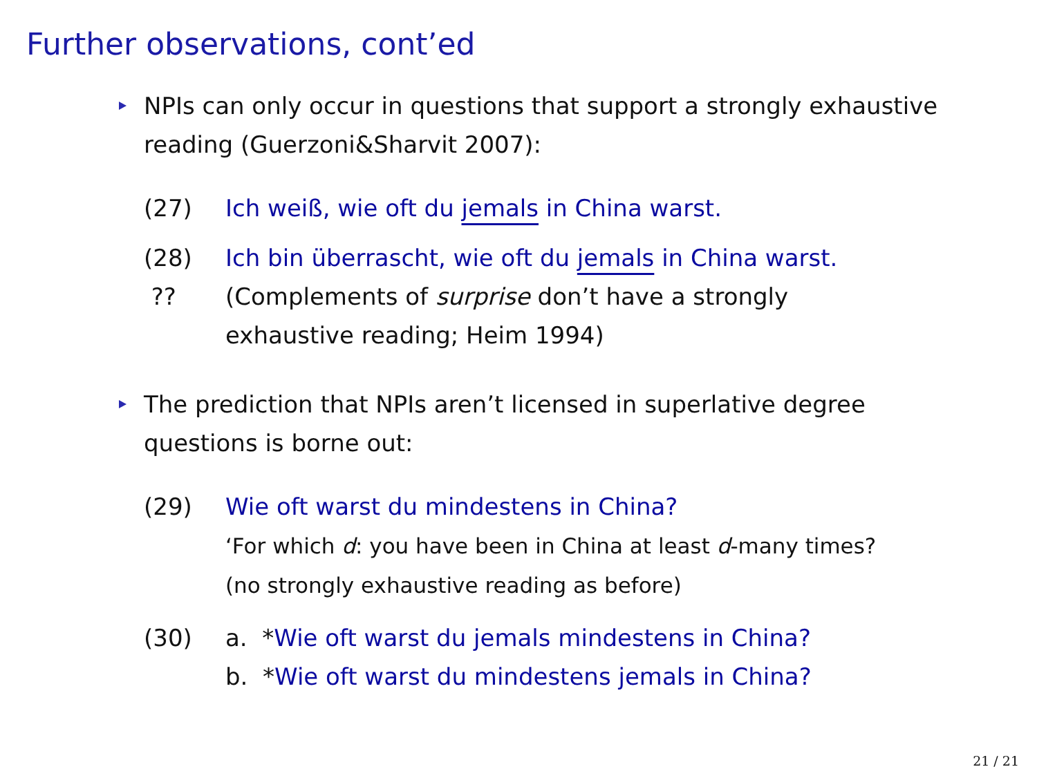Further observations, cont’ed
NPIs can only occur in questions that support a strongly exhaustive reading (Guerzoni&Sharvit 2007):
(27) Ich weiß, wie oft du jemals in China warst.
(28) ??
Ich bin überrascht, wie oft du jemals in China warst.
(Complements of surprise don’t have a strongly
exhaustive reading; Heim 1994)
The prediction that NPIs aren’t licensed in superlative degree questions is borne out:
(29) Wie oft warst du mindestens in China?
‘For which d: you have been in China at least d-many times?
(no strongly exhaustive reading as before)
(30) a. *Wie oft warst du jemals mindestens in China?
b. *Wie oft warst du mindestens jemals in China?
21 / 21